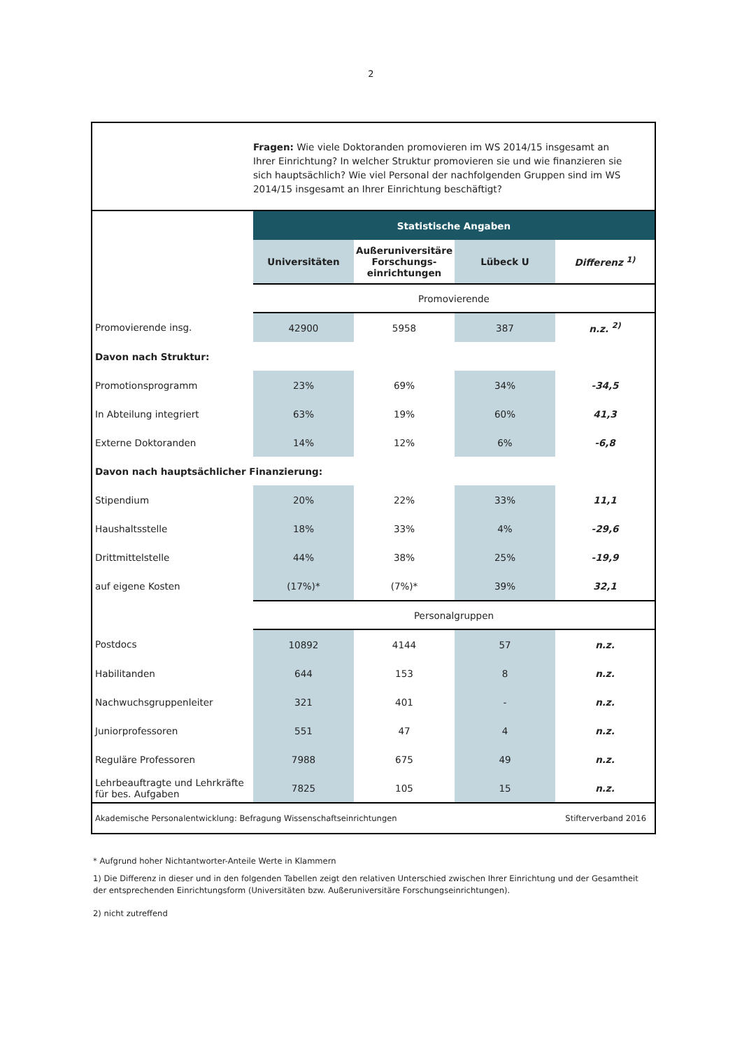2
Fragen: Wie viele Doktoranden promovieren im WS 2014/15 insgesamt an Ihrer Einrichtung? In welcher Struktur promovieren sie und wie finanzieren sie sich hauptsächlich? Wie viel Personal der nachfolgenden Gruppen sind im WS 2014/15 insgesamt an Ihrer Einrichtung beschäftigt?
| | Statistische Angaben | | | |
| | Universitäten | Außeruniversitäre Forschungs-einrichtungen | Lübeck U | Differenz <sup>1)</sup> |
| | Promovierende | | | |
| Promovierende insg. | 42900 | 5958 | 387 | n.z. <sup>2)</sup> |
| Davon nach Struktur: | | | | |
| Promotionsprogramm | 23% | 69% | 34% | -34,5 |
| In Abteilung integriert | 63% | 19% | 60% | 41,3 |
| Externe Doktoranden | 14% | 12% | 6% | -6,8 |
| Davon nach hauptsächlicher Finanzierung: | | | | |
| Stipendium | 20% | 22% | 33% | 11,1 |
| Haushaltsstelle | 18% | 33% | 4% | -29,6 |
| Drittmittelstelle | 44% | 38% | 25% | -19,9 |
| auf eigene Kosten | (17%)* | (7%)* | 39% | 32,1 |
| | Personalgruppen | | | |
| Postdocs | 10892 | 4144 | 57 | n.z. |
| Habilitanden | 644 | 153 | 8 | n.z. |
| Nachwuchsgruppenleiter | 321 | 401 | - | n.z. |
| Juniorprofessoren | 551 | 47 | 4 | n.z. |
| Reguläre Professoren | 7988 | 675 | 49 | n.z. |
| Lehrbeauftragte und Lehrkräfte für bes. Aufgaben | 7825 | 105 | 15 | n.z. |
Akademische Personalentwicklung: Befragung Wissenschaftseinrichtungen Stifterverband 2016
* Aufgrund hoher Nichtantworter-Anteile Werte in Klammern
1) Die Differenz in dieser und in den folgenden Tabellen zeigt den relativen Unterschied zwischen Ihrer Einrichtung und der Gesamtheit der entsprechenden Einrichtungsform (Universitäten bzw. Außeruniversitäre Forschungseinrichtungen).
2) nicht zutreffend